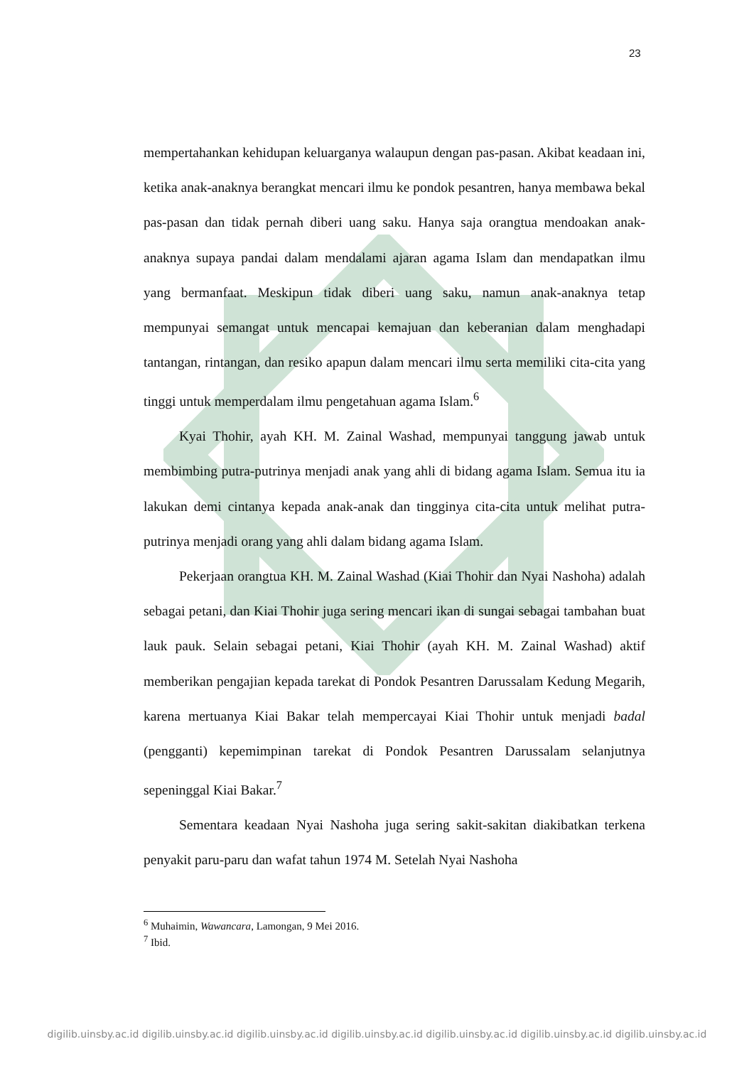23
mempertahankan kehidupan keluarganya walaupun dengan pas-pasan. Akibat keadaan ini, ketika anak-anaknya berangkat mencari ilmu ke pondok pesantren, hanya membawa bekal pas-pasan dan tidak pernah diberi uang saku. Hanya saja orangtua mendoakan anak-anaknya supaya pandai dalam mendalami ajaran agama Islam dan mendapatkan ilmu yang bermanfaat. Meskipun tidak diberi uang saku, namun anak-anaknya tetap mempunyai semangat untuk mencapai kemajuan dan keberanian dalam menghadapi tantangan, rintangan, dan resiko apapun dalam mencari ilmu serta memiliki cita-cita yang tinggi untuk memperdalam ilmu pengetahuan agama Islam.<sup>6</sup>
Kyai Thohir, ayah KH. M. Zainal Washad, mempunyai tanggung jawab untuk membimbing putra-putrinya menjadi anak yang ahli di bidang agama Islam. Semua itu ia lakukan demi cintanya kepada anak-anak dan tingginya cita-cita untuk melihat putra-putrinya menjadi orang yang ahli dalam bidang agama Islam.
Pekerjaan orangtua KH. M. Zainal Washad (Kiai Thohir dan Nyai Nashoha) adalah sebagai petani, dan Kiai Thohir juga sering mencari ikan di sungai sebagai tambahan buat lauk pauk. Selain sebagai petani, Kiai Thohir (ayah KH. M. Zainal Washad) aktif memberikan pengajian kepada tarekat di Pondok Pesantren Darussalam Kedung Megarih, karena mertuanya Kiai Bakar telah mempercayai Kiai Thohir untuk menjadi badal (pengganti) kepemimpinan tarekat di Pondok Pesantren Darussalam selanjutnya sepeninggal Kiai Bakar.<sup>7</sup>
Sementara keadaan Nyai Nashoha juga sering sakit-sakitan diakibatkan terkena penyakit paru-paru dan wafat tahun 1974 M. Setelah Nyai Nashoha
<sup>6</sup> Muhaimin, Wawancara, Lamongan, 9 Mei 2016.
<sup>7</sup> Ibid.
digilib.uinsby.ac.id digilib.uinsby.ac.id digilib.uinsby.ac.id digilib.uinsby.ac.id digilib.uinsby.ac.id digilib.uinsby.ac.id digilib.uinsby.ac.id